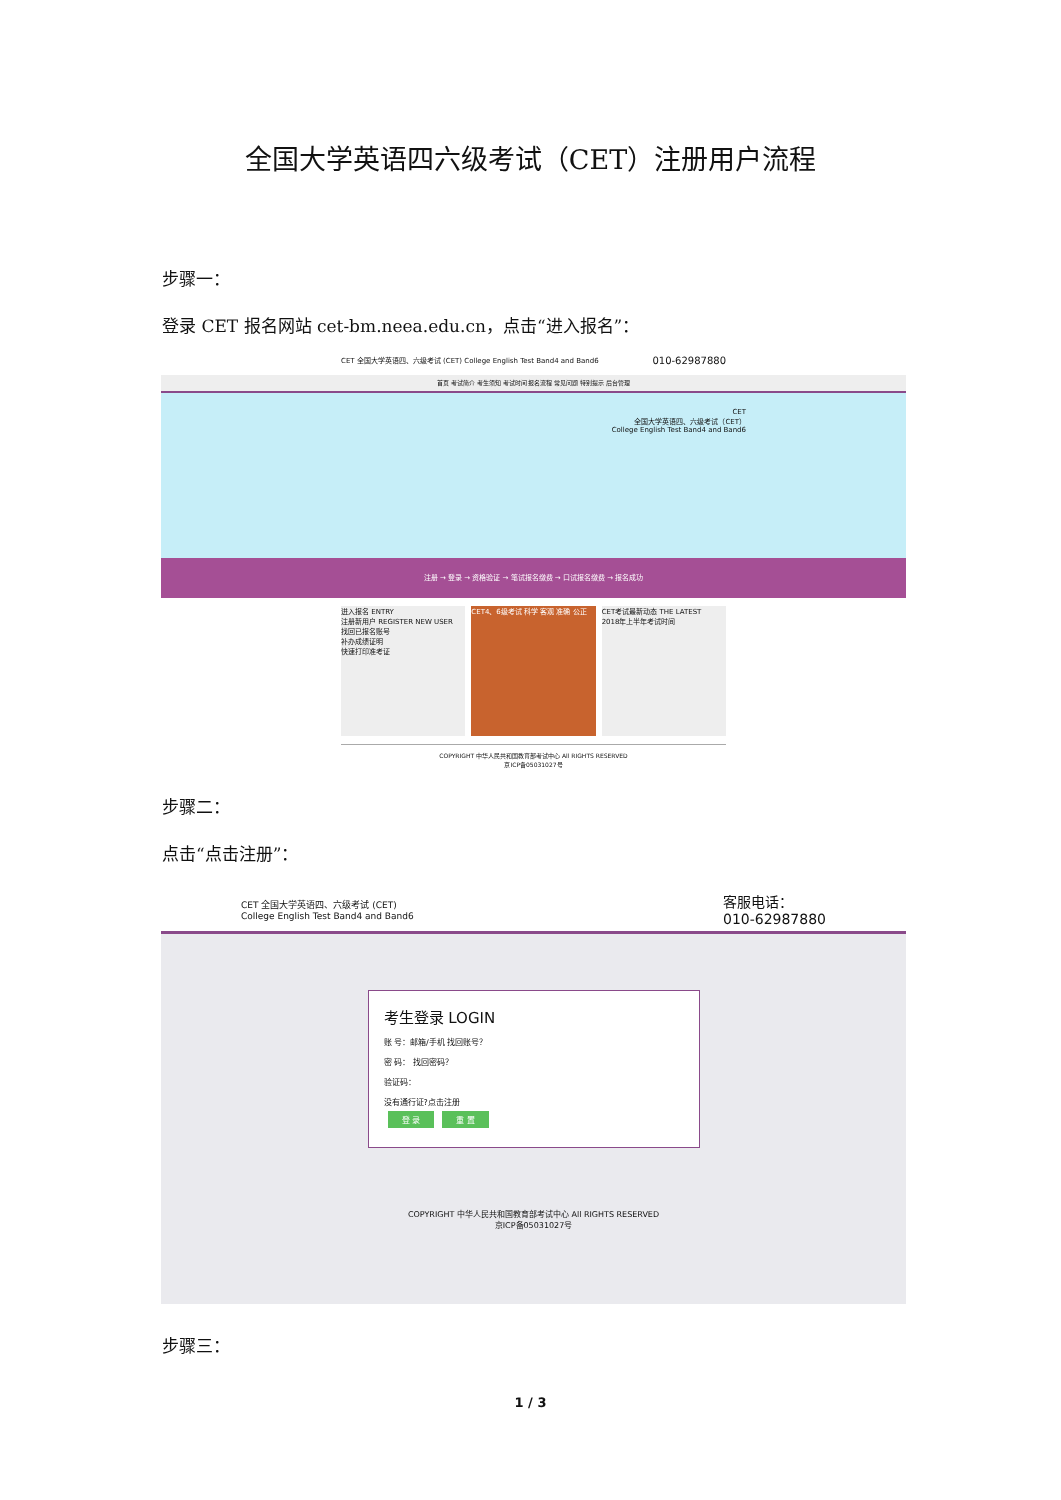全国大学英语四六级考试（CET）注册用户流程
步骤一：
登录 CET 报名网站 cet-bm.neea.edu.cn，点击“进入报名”：
CET 全国大学英语四、六级考试 (CET) College English Test Band4 and Band6 010-62987880
首页 考试简介 考生须知 考试时间 报名流程 常见问题 特别提示 后台管理
CET
全国大学英语四、六级考试（CET）
College English Test Band4 and Band6
注册 → 登录 → 资格验证 → 笔试报名缴费 → 口试报名缴费 → 报名成功
进入报名 ENTRY
注册新用户 REGISTER NEW USER
找回已报名账号
补办成绩证明
快速打印准考证
CET4、6级考试 科学 客观 准确 公正 CET考试最新动态 THE LATEST
2018年上半年考试时间
COPYRIGHT 中华人民共和国教育部考试中心 All RIGHTS RESERVED
京ICP备05031027号
步骤二：
点击“点击注册”：
CET 全国大学英语四、六级考试 (CET)
College English Test Band4 and Band6 客服电话：
010-62987880
考生登录 LOGIN
账 号：邮箱/手机 找回账号？
密 码： 找回密码？
验证码：
没有通行证?点击注册
登 录 重 置
COPYRIGHT 中华人民共和国教育部考试中心 All RIGHTS RESERVED
京ICP备05031027号
步骤三：
1 / 3